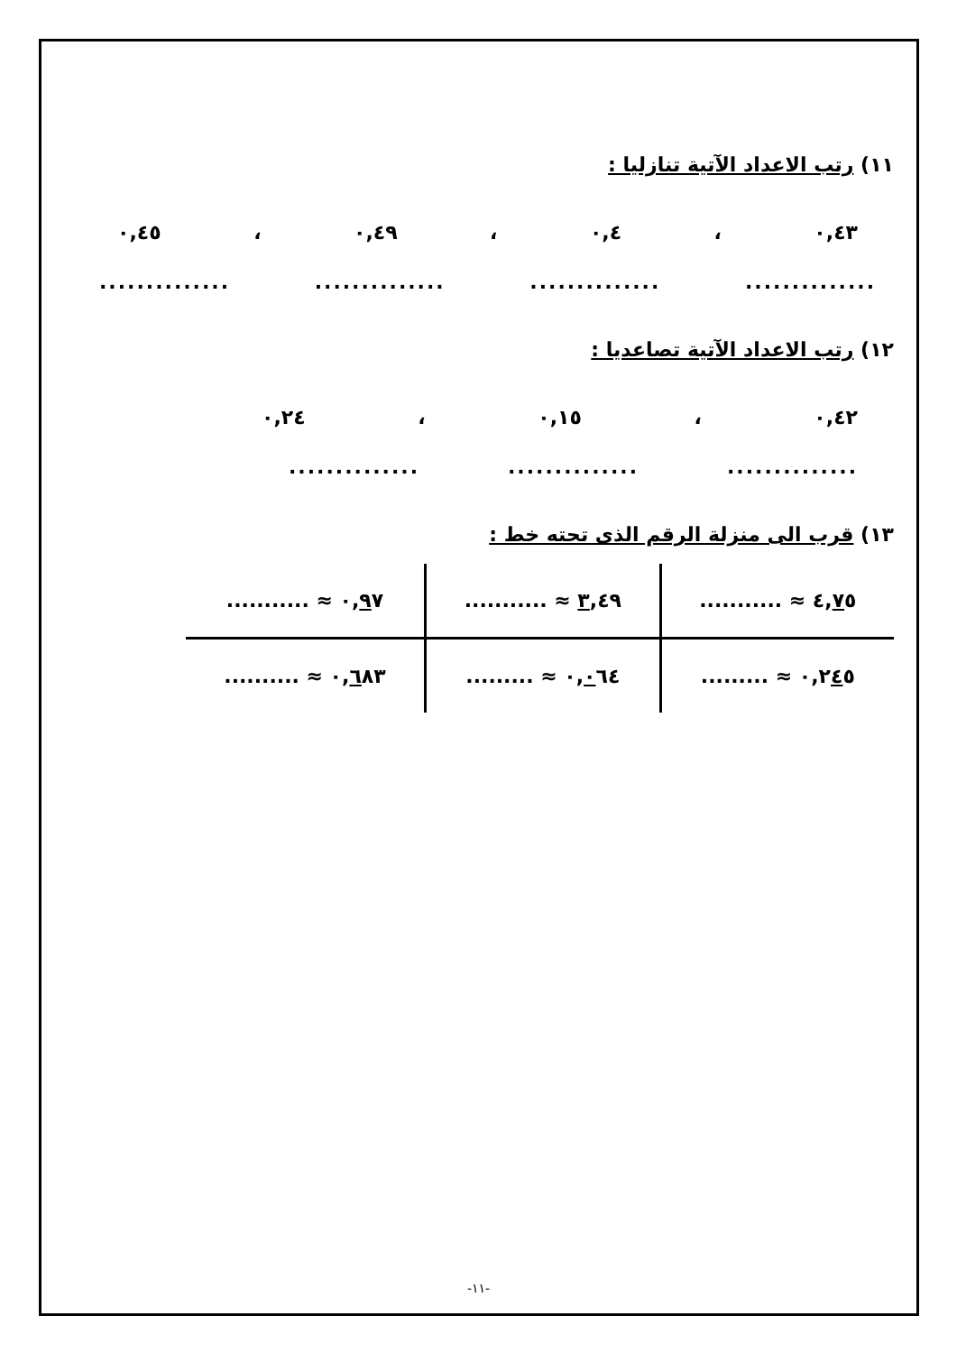١١) رتب الاعداد الآتية تنازليا :
٠,٤٣ ، ٠,٤ ، ٠,٤٩ ، ٠,٤٥
........................................................
١٢) رتب الاعداد الآتية تصاعديا :
٠,٤٢ ، ٠,١٥ ، ٠,٢٤
..........................................
١٣) قرب الى منزلة الرقم الذى تحته خط :
| ٤, ٧ ٥ ≈ ........... | ٣ ,٤٩ ≈ ........... | ٠, ٩ ٧ ≈ ........... |
| ٠,٢ ٤ ٥ ≈ ......... | ٠, ٠ ٦٤ ≈ ......... | ٠, ٦ ٨٣ ≈ .......... |
-١١-